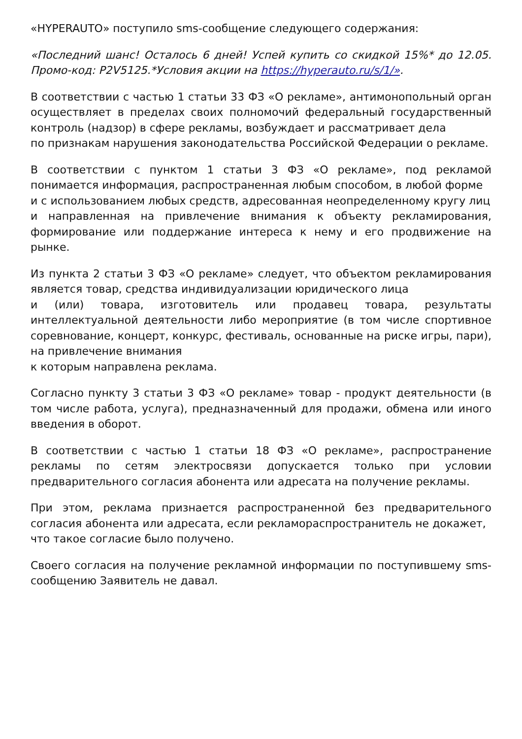«HYPERAUTO» поступило sms-сообщение следующего содержания:
«Последний шанс! Осталось 6 дней! Успей купить со скидкой 15%* до 12.05. Промо-код: P2V5125.*Условия акции на https://hyperauto.ru/s/1/».
В соответствии с частью 1 статьи 33 ФЗ «О рекламе», антимонопольный орган осуществляет в пределах своих полномочий федеральный государственный контроль (надзор) в сфере рекламы, возбуждает и рассматривает дела
по признакам нарушения законодательства Российской Федерации о рекламе.
В соответствии с пунктом 1 статьи 3 ФЗ «О рекламе», под рекламой понимается информация, распространенная любым способом, в любой форме
и с использованием любых средств, адресованная неопределенному кругу лиц
и направленная на привлечение внимания к объекту рекламирования, формирование или поддержание интереса к нему и его продвижение на рынке.
Из пункта 2 статьи 3 ФЗ «О рекламе» следует, что объектом рекламирования является товар, средства индивидуализации юридического лица
и (или) товара, изготовитель или продавец товара, результаты интеллектуальной деятельности либо мероприятие (в том числе спортивное соревнование, концерт, конкурс, фестиваль, основанные на риске игры, пари), на привлечение внимания
к которым направлена реклама.
Согласно пункту 3 статьи 3 ФЗ «О рекламе» товар - продукт деятельности (в том числе работа, услуга), предназначенный для продажи, обмена или иного введения в оборот.
В соответствии с частью 1 статьи 18 ФЗ «О рекламе», распространение рекламы по сетям электросвязи допускается только при условии предварительного согласия абонента или адресата на получение рекламы.
При этом, реклама признается распространенной без предварительного согласия абонента или адресата, если рекламораспространитель не докажет,
что такое согласие было получено.
Своего согласия на получение рекламной информации по поступившему sms-сообщению Заявитель не давал.